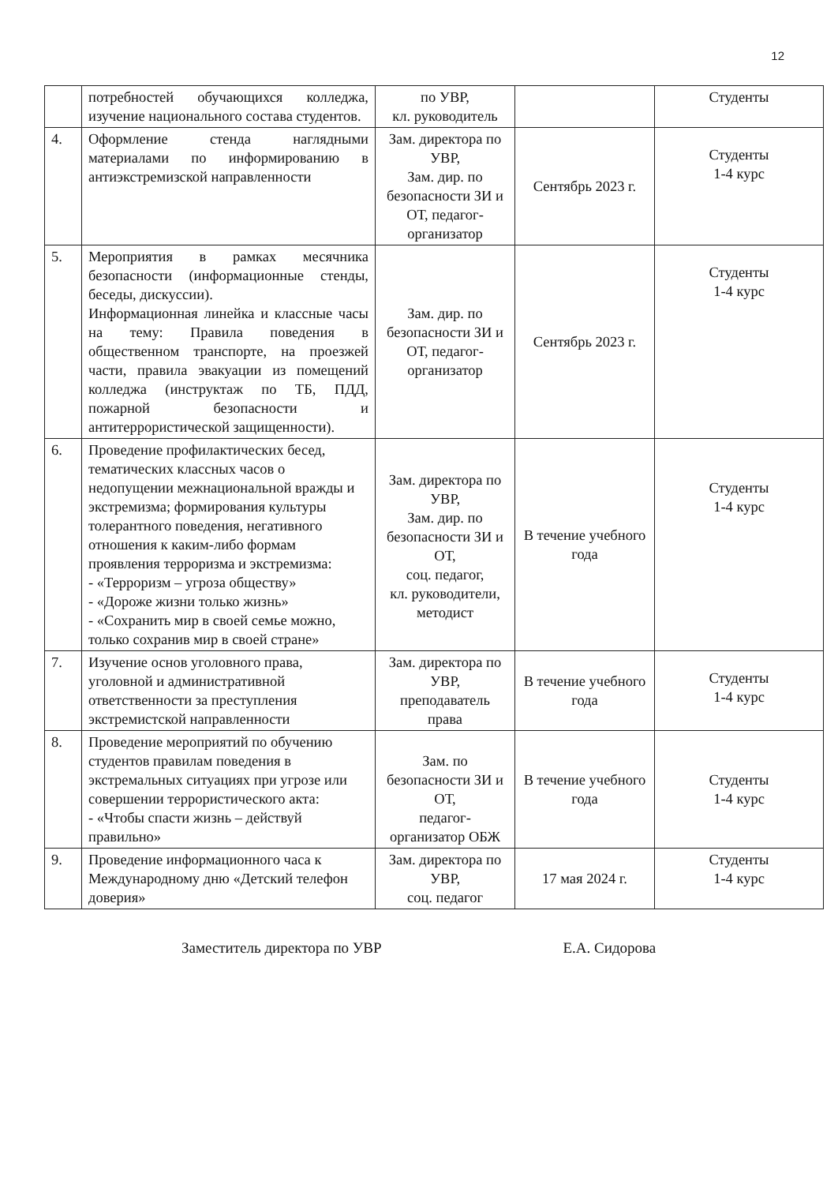12
| | потребностей обучающихся колледжа, изучение национального состава студентов. | по УВР, кл. руководитель | | Студенты |
| 4. | Оформление стенда наглядными материалами по информированию в антиэкстремизской направленности | Зам. директора по УВР, Зам. дир. по безопасности ЗИ и ОТ, педагог-организатор | Сентябрь 2023 г. | Студенты 1-4 курс |
| 5. | Мероприятия в рамках месячника безопасности (информационные стенды, беседы, дискуссии). Информационная линейка и классные часы на тему: Правила поведения в общественном транспорте, на проезжей части, правила эвакуации из помещений колледжа (инструктаж по ТБ, ПДД, пожарной безопасности и антитеррористической защищенности). | Зам. дир. по безопасности ЗИ и ОТ, педагог-организатор | Сентябрь 2023 г. | Студенты 1-4 курс |
| 6. | Проведение профилактических бесед, тематических классных часов о недопущении межнациональной вражды и экстремизма; формирования культуры толерантного поведения, негативного отношения к каким-либо формам проявления терроризма и экстремизма: - «Терроризм – угроза обществу» - «Дороже жизни только жизнь» - «Сохранить мир в своей семье можно, только сохранив мир в своей стране» | Зам. директора по УВР, Зам. дир. по безопасности ЗИ и ОТ, соц. педагог, кл. руководители, методист | В течение учебного года | Студенты 1-4 курс |
| 7. | Изучение основ уголовного права, уголовной и административной ответственности за преступления экстремистской направленности | Зам. директора по УВР, преподаватель права | В течение учебного года | Студенты 1-4 курс |
| 8. | Проведение мероприятий по обучению студентов правилам поведения в экстремальных ситуациях при угрозе или совершении террористического акта: - «Чтобы спасти жизнь – действуй правильно» | Зам. по безопасности ЗИ и ОТ, педагог-организатор ОБЖ | В течение учебного года | Студенты 1-4 курс |
| 9. | Проведение информационного часа к Международному дню «Детский телефон доверия» | Зам. директора по УВР, соц. педагог | 17 мая 2024 г. | Студенты 1-4 курс |
Заместитель директора по УВР Е.А. Сидорова